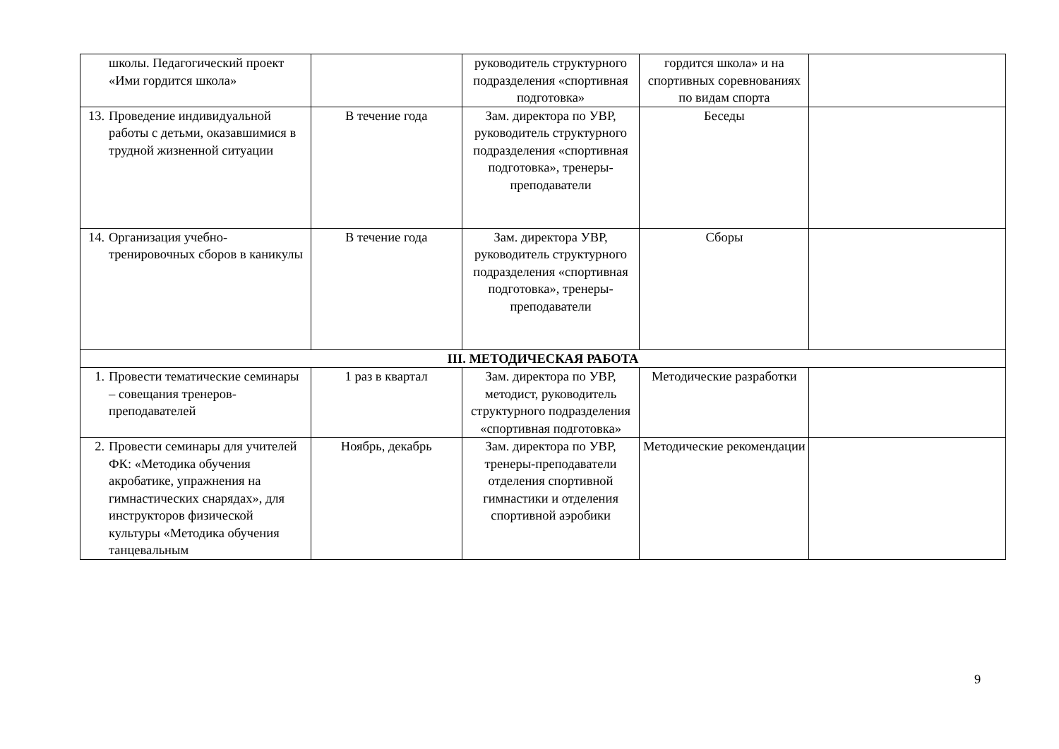| школы. Педагогический проект «Ими гордится школа» | | руководитель структурного подразделения «спортивная подготовка» | гордится школа» и на спортивных соревнованиях по видам спорта | |
| 13. Проведение индивидуальной работы с детьми, оказавшимися в трудной жизненной ситуации | В течение года | Зам. директора по УВР, руководитель структурного подразделения «спортивная подготовка», тренеры-преподаватели | Беседы | |
| 14. Организация учебно-тренировочных сборов в каникулы | В течение года | Зам. директора УВР, руководитель структурного подразделения «спортивная подготовка», тренеры-преподаватели | Сборы | |
| III. МЕТОДИЧЕСКАЯ РАБОТА | | | | |
| 1. Провести тематические семинары – совещания тренеров-преподавателей | 1 раз в квартал | Зам. директора по УВР, методист, руководитель структурного подразделения «спортивная подготовка» | Методические разработки | |
| 2. Провести семинары для учителей ФК: «Методика обучения акробатике, упражнения на гимнастических снарядах», для инструкторов физической культуры «Методика обучения танцевальным | Ноябрь, декабрь | Зам. директора по УВР, тренеры-преподаватели отделения спортивной гимнастики и отделения спортивной аэробики | Методические рекомендации | |
9